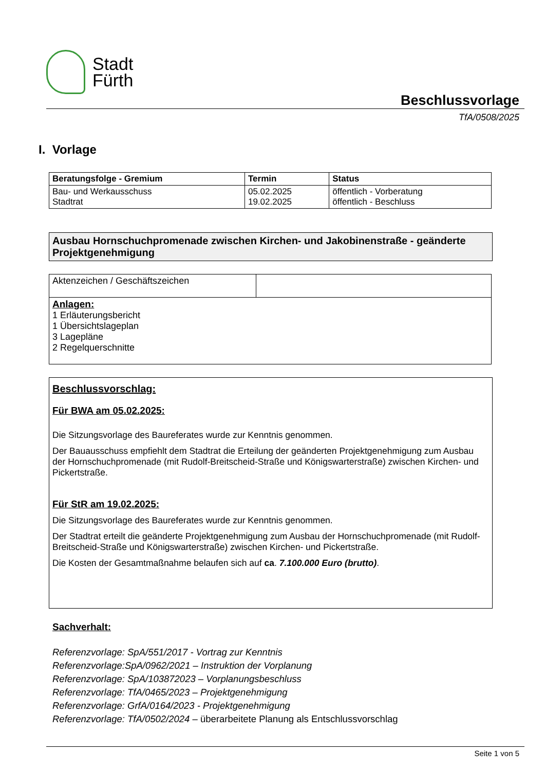Stadt
Fürth
Beschlussvorlage
TfA/0508/2025
I. Vorlage
| Beratungsfolge - Gremium | Termin | Status |
| --- | --- | --- |
| Bau- und Werkausschuss Stadtrat | 05.02.2025 19.02.2025 | öffentlich - Vorberatung öffentlich - Beschluss |
Ausbau Hornschuchpromenade zwischen Kirchen- und Jakobinenstraße - geänderte Projektgenehmigung
| Aktenzeichen / Geschäftszeichen | |
| Anlagen: 1 Erläuterungsbericht 1 Übersichtslageplan 3 Lagepläne 2 Regelquerschnitte | |
Beschlussvorschlag:
Für BWA am 05.02.2025:
Die Sitzungsvorlage des Baureferates wurde zur Kenntnis genommen.
Der Bauausschuss empfiehlt dem Stadtrat die Erteilung der geänderten Projektgenehmigung zum Ausbau der Hornschuchpromenade (mit Rudolf-Breitscheid-Straße und Königswarterstraße) zwischen Kirchen- und Pickertstraße.
Für StR am 19.02.2025:
Die Sitzungsvorlage des Baureferates wurde zur Kenntnis genommen.
Der Stadtrat erteilt die geänderte Projektgenehmigung zum Ausbau der Hornschuchpromenade (mit Rudolf-Breitscheid-Straße und Königswarterstraße) zwischen Kirchen- und Pickertstraße.
Die Kosten der Gesamtmaßnahme belaufen sich auf ca. 7.100.000 Euro (brutto).
Sachverhalt:
Referenzvorlage: SpA/551/2017 - Vortrag zur Kenntnis
Referenzvorlage:SpA/0962/2021 – Instruktion der Vorplanung
Referenzvorlage: SpA/103872023 – Vorplanungsbeschluss
Referenzvorlage: TfA/0465/2023 – Projektgenehmigung
Referenzvorlage: GrfA/0164/2023 - Projektgenehmigung
Referenzvorlage: TfA/0502/2024 – überarbeitete Planung als Entschlussvorschlag
Seite 1 von 5